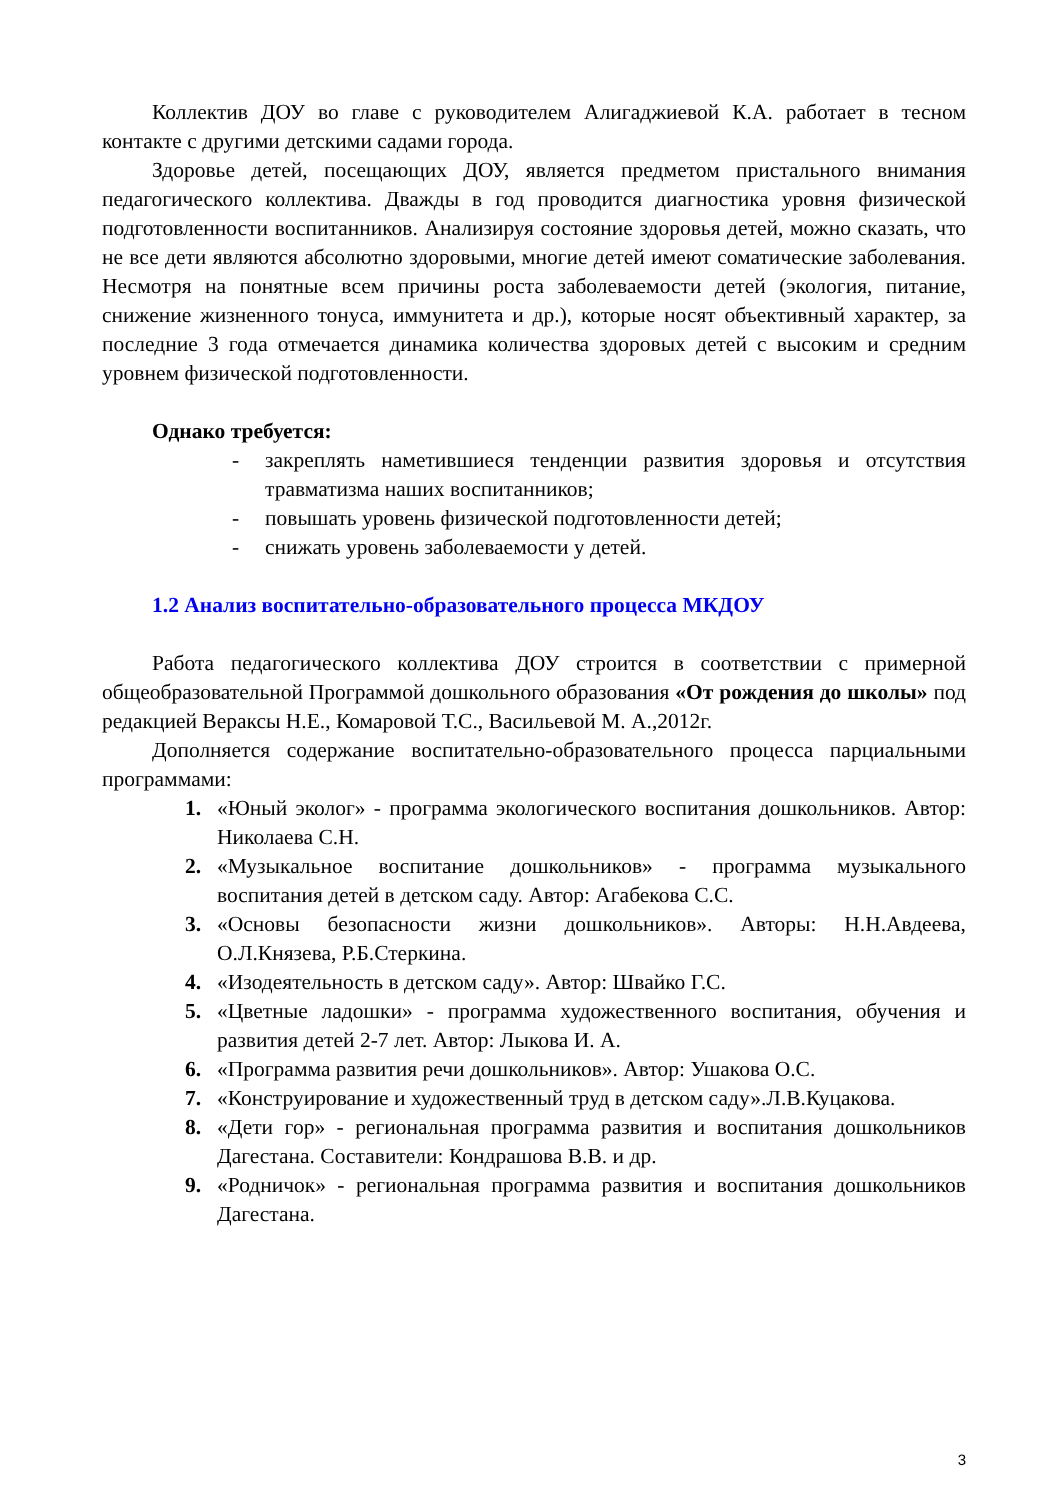Коллектив ДОУ во главе с руководителем Алигаджиевой К.А. работает в тесном контакте с другими детскими садами города.
Здоровье детей, посещающих ДОУ, является предметом пристального внимания педагогического коллектива. Дважды в год проводится диагностика уровня физической подготовленности воспитанников. Анализируя состояние здоровья детей, можно сказать, что не все дети являются абсолютно здоровыми, многие детей имеют соматические заболевания. Несмотря на понятные всем причины роста заболеваемости детей (экология, питание, снижение жизненного тонуса, иммунитета и др.), которые носят объективный характер, за последние 3 года отмечается динамика количества здоровых детей с высоким и средним уровнем физической подготовленности.
Однако требуется:
- закреплять наметившиеся тенденции развития здоровья и отсутствия травматизма наших воспитанников;
- повышать уровень физической подготовленности детей;
- снижать уровень заболеваемости у детей.
1.2 Анализ воспитательно-образовательного процесса МКДОУ
Работа педагогического коллектива ДОУ строится в соответствии с примерной общеобразовательной Программой дошкольного образования «От рождения до школы» под редакцией Вераксы Н.Е., Комаровой Т.С., Васильевой М. А.,2012г.
Дополняется содержание воспитательно-образовательного процесса парциальными программами:
1. «Юный эколог» - программа экологического воспитания дошкольников. Автор: Николаева С.Н.
2. «Музыкальное воспитание дошкольников» - программа музыкального воспитания детей в детском саду. Автор: Агабекова С.С.
3. «Основы безопасности жизни дошкольников». Авторы: Н.Н.Авдеева, О.Л.Князева, Р.Б.Стеркина.
4. «Изодеятельность в детском саду». Автор: Швайко Г.С.
5. «Цветные ладошки» - программа художественного воспитания, обучения и развития детей 2-7 лет. Автор: Лыкова И. А.
6. «Программа развития речи дошкольников». Автор: Ушакова О.С.
7. «Конструирование и художественный труд в детском саду».Л.В.Куцакова.
8. «Дети гор» - региональная программа развития и воспитания дошкольников Дагестана. Составители: Кондрашова В.В. и др.
9. «Родничок» - региональная программа развития и воспитания дошкольников Дагестана.
3